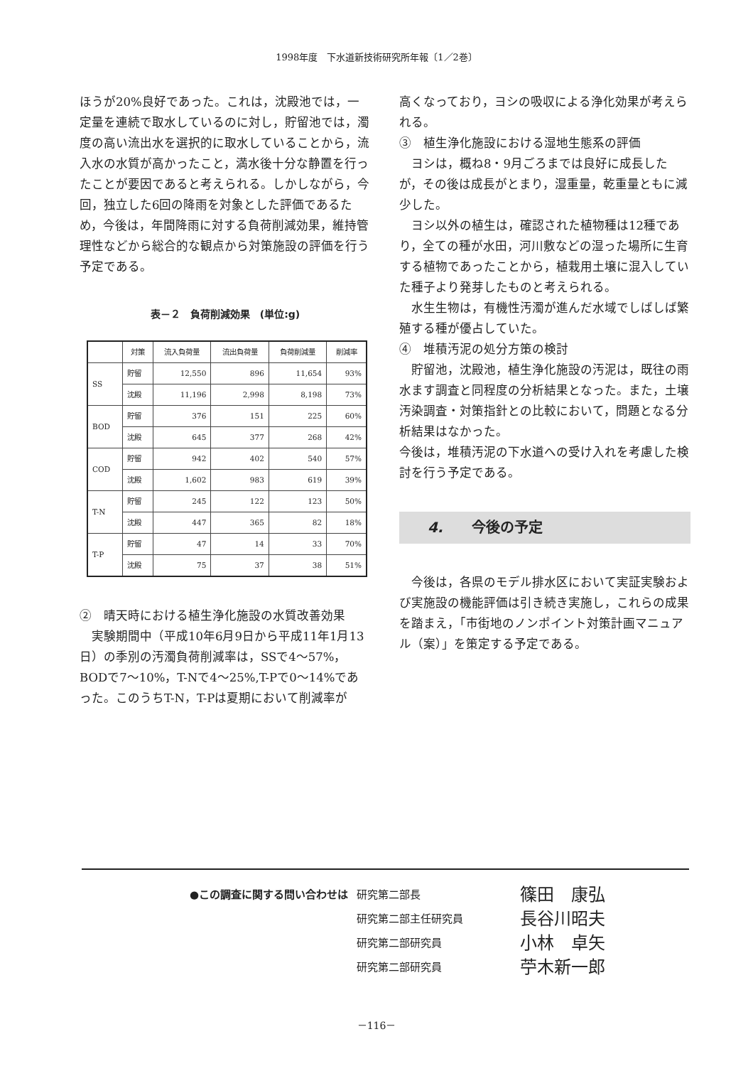1998年度　下水道新技術研究所年報〔1／2巻〕
ほうが20%良好であった。これは，沈殿池では，一定量を連続で取水しているのに対し，貯留池では，濁度の高い流出水を選択的に取水していることから，流入水の水質が高かったこと，満水後十分な静置を行ったことが要因であると考えられる。しかしながら，今回，独立した6回の降雨を対象とした評価であるため，今後は，年間降雨に対する負荷削減効果，維持管理性などから総合的な観点から対策施設の評価を行う予定である。
表－２　負荷削減効果　(単位:g)
| | 対策 | 流入負荷量 | 流出負荷量 | 負荷削減量 | 削減率 |
| --- | --- | --- | --- | --- | --- |
| SS | 貯留 | 12,550 | 896 | 11,654 | 93% |
| | 沈殿 | 11,196 | 2,998 | 8,198 | 73% |
| BOD | 貯留 | 376 | 151 | 225 | 60% |
| | 沈殿 | 645 | 377 | 268 | 42% |
| COD | 貯留 | 942 | 402 | 540 | 57% |
| | 沈殿 | 1,602 | 983 | 619 | 39% |
| T-N | 貯留 | 245 | 122 | 123 | 50% |
| | 沈殿 | 447 | 365 | 82 | 18% |
| T-P | 貯留 | 47 | 14 | 33 | 70% |
| | 沈殿 | 75 | 37 | 38 | 51% |
②　晴天時における植生浄化施設の水質改善効果
　実験期間中（平成10年6月9日から平成11年1月13日）の季別の汚濁負荷削減率は，SSで4～57%，BODで7～10%，T-Nで4～25%,T-Pで0～14%であった。このうちT-N，T-Pは夏期において削減率が
高くなっており，ヨシの吸収による浄化効果が考えられる。
③　植生浄化施設における湿地生態系の評価
　ヨシは，概ね8・9月ごろまでは良好に成長したが，その後は成長がとまり，湿重量，乾重量ともに減少した。
　ヨシ以外の植生は，確認された植物種は12種であり，全ての種が水田，河川敷などの湿った場所に生育する植物であったことから，植栽用土壌に混入していた種子より発芽したものと考えられる。
　水生生物は，有機性汚濁が進んだ水域でしばしば繁殖する種が優占していた。
④　堆積汚泥の処分方策の検討
　貯留池，沈殿池，植生浄化施設の汚泥は，既往の雨水ます調査と同程度の分析結果となった。また，土壌汚染調査・対策指針との比較において，問題となる分析結果はなかった。
今後は，堆積汚泥の下水道への受け入れを考慮した検討を行う予定である。
4.　　今後の予定
　今後は，各県のモデル排水区において実証実験および実施設の機能評価は引き続き実施し，これらの成果を踏まえ，「市街地のノンポイント対策計画マニュアル（案）」を策定する予定である。
●この調査に関する問い合わせは 研究第二部長 篠田　康弘
研究第二部主任研究員 長谷川昭夫
研究第二部研究員 小林　卓矢
研究第二部研究員 苧木新一郎
－116－